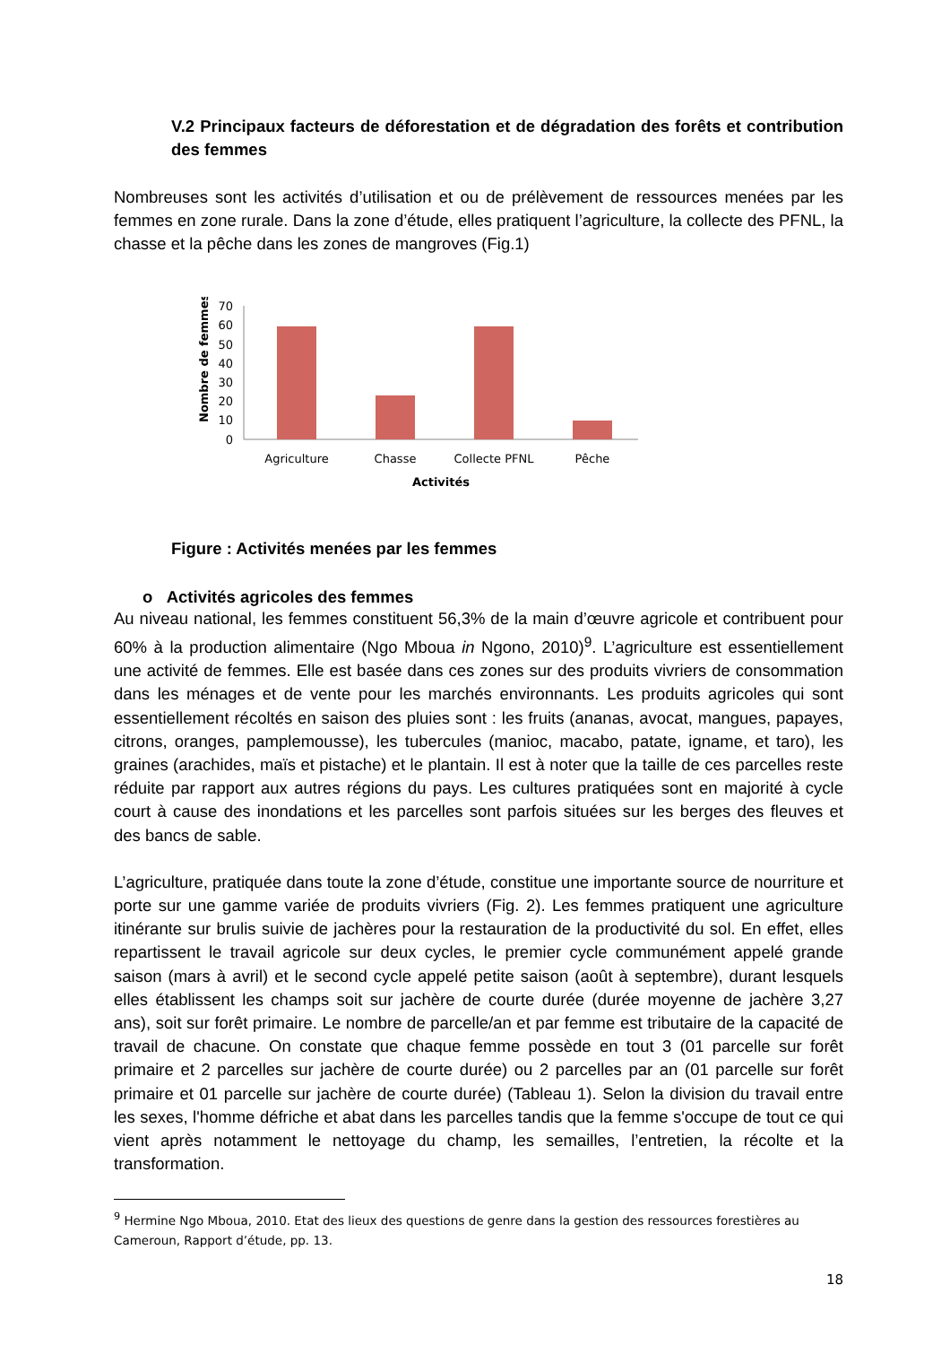V.2 Principaux facteurs de déforestation et de dégradation des forêts et contribution des femmes
Nombreuses sont les activités d’utilisation et ou de prélèvement de ressources menées par les femmes en zone rurale. Dans la zone d’étude, elles pratiquent l’agriculture, la collecte des PFNL, la chasse et la pêche dans les zones de mangroves (Fig.1)
Nombre de femmes
70
60
50
40
30
20
10
0
Agriculture
Chasse
Collecte PFNL
Pêche
Activités
Figure : Activités menées par les femmes
o Activités agricoles des femmes
Au niveau national, les femmes constituent 56,3% de la main d’œuvre agricole et contribuent pour 60% à la production alimentaire (Ngo Mboua in Ngono, 2010)<sup>9</sup>. L’agriculture est essentiellement une activité de femmes. Elle est basée dans ces zones sur des produits vivriers de consommation dans les ménages et de vente pour les marchés environnants. Les produits agricoles qui sont essentiellement récoltés en saison des pluies sont : les fruits (ananas, avocat, mangues, papayes, citrons, oranges, pamplemousse), les tubercules (manioc, macabo, patate, igname, et taro), les graines (arachides, maïs et pistache) et le plantain. Il est à noter que la taille de ces parcelles reste réduite par rapport aux autres régions du pays. Les cultures pratiquées sont en majorité à cycle court à cause des inondations et les parcelles sont parfois situées sur les berges des fleuves et des bancs de sable.
L’agriculture, pratiquée dans toute la zone d’étude, constitue une importante source de nourriture et porte sur une gamme variée de produits vivriers (Fig. 2). Les femmes pratiquent une agriculture itinérante sur brulis suivie de jachères pour la restauration de la productivité du sol. En effet, elles repartissent le travail agricole sur deux cycles, le premier cycle communément appelé grande saison (mars à avril) et le second cycle appelé petite saison (août à septembre), durant lesquels elles établissent les champs soit sur jachère de courte durée (durée moyenne de jachère 3,27 ans), soit sur forêt primaire. Le nombre de parcelle/an et par femme est tributaire de la capacité de travail de chacune. On constate que chaque femme possède en tout 3 (01 parcelle sur forêt primaire et 2 parcelles sur jachère de courte durée) ou 2 parcelles par an (01 parcelle sur forêt primaire et 01 parcelle sur jachère de courte durée) (Tableau 1). Selon la division du travail entre les sexes, l'homme défriche et abat dans les parcelles tandis que la femme s'occupe de tout ce qui vient après notamment le nettoyage du champ, les semailles, l’entretien, la récolte et la transformation.
<sup>9</sup> Hermine Ngo Mboua, 2010. Etat des lieux des questions de genre dans la gestion des ressources forestières au Cameroun, Rapport d’étude, pp. 13.
18